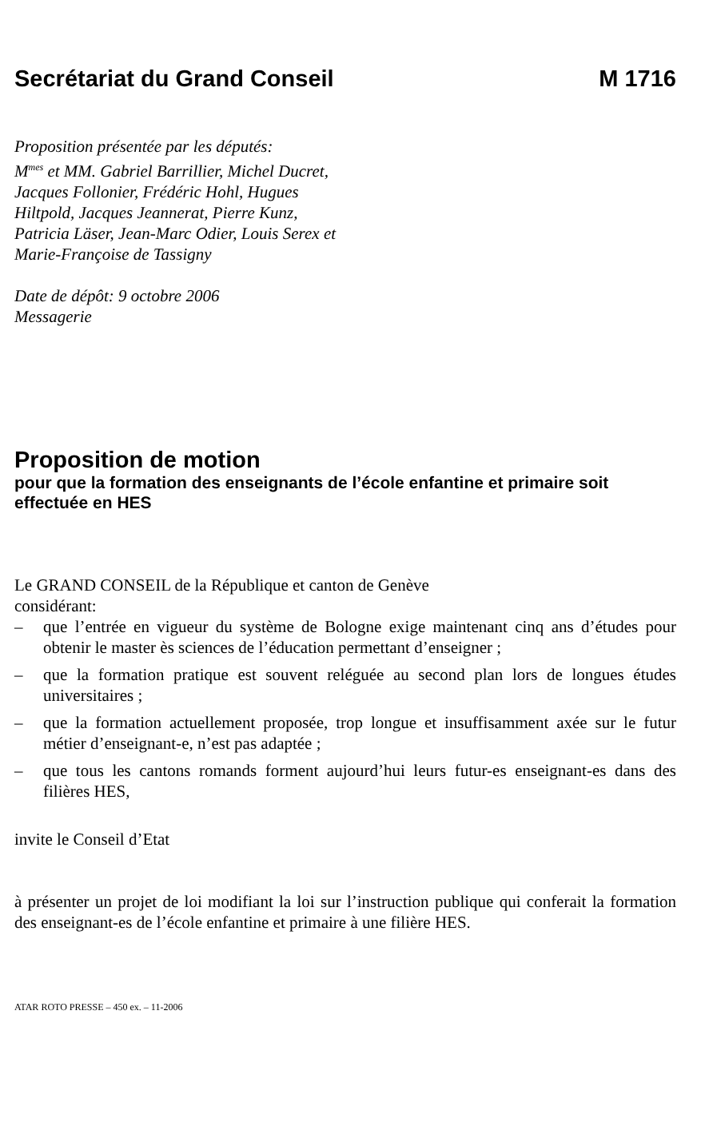Secrétariat du Grand Conseil M 1716
Proposition présentée par les députés:
M<sup>mes</sup> et MM. Gabriel Barrillier, Michel Ducret,
Jacques Follonier, Frédéric Hohl, Hugues
Hiltpold, Jacques Jeannerat, Pierre Kunz,
Patricia Läser, Jean-Marc Odier, Louis Serex et
Marie-Françoise de Tassigny
Date de dépôt: 9 octobre 2006
Messagerie
Proposition de motion
pour que la formation des enseignants de l’école enfantine et primaire soit effectuée en HES
Le GRAND CONSEIL de la République et canton de Genève
considérant:
– que l’entrée en vigueur du système de Bologne exige maintenant cinq ans d’études pour obtenir le master ès sciences de l’éducation permettant d’enseigner ;
– que la formation pratique est souvent reléguée au second plan lors de longues études universitaires ;
– que la formation actuellement proposée, trop longue et insuffisamment axée sur le futur métier d’enseignant-e, n’est pas adaptée ;
– que tous les cantons romands forment aujourd’hui leurs futur-es enseignant-es dans des filières HES,
invite le Conseil d’Etat
à présenter un projet de loi modifiant la loi sur l’instruction publique qui conferait la formation des enseignant-es de l’école enfantine et primaire à une filière HES.
ATAR ROTO PRESSE – 450 ex. – 11-2006